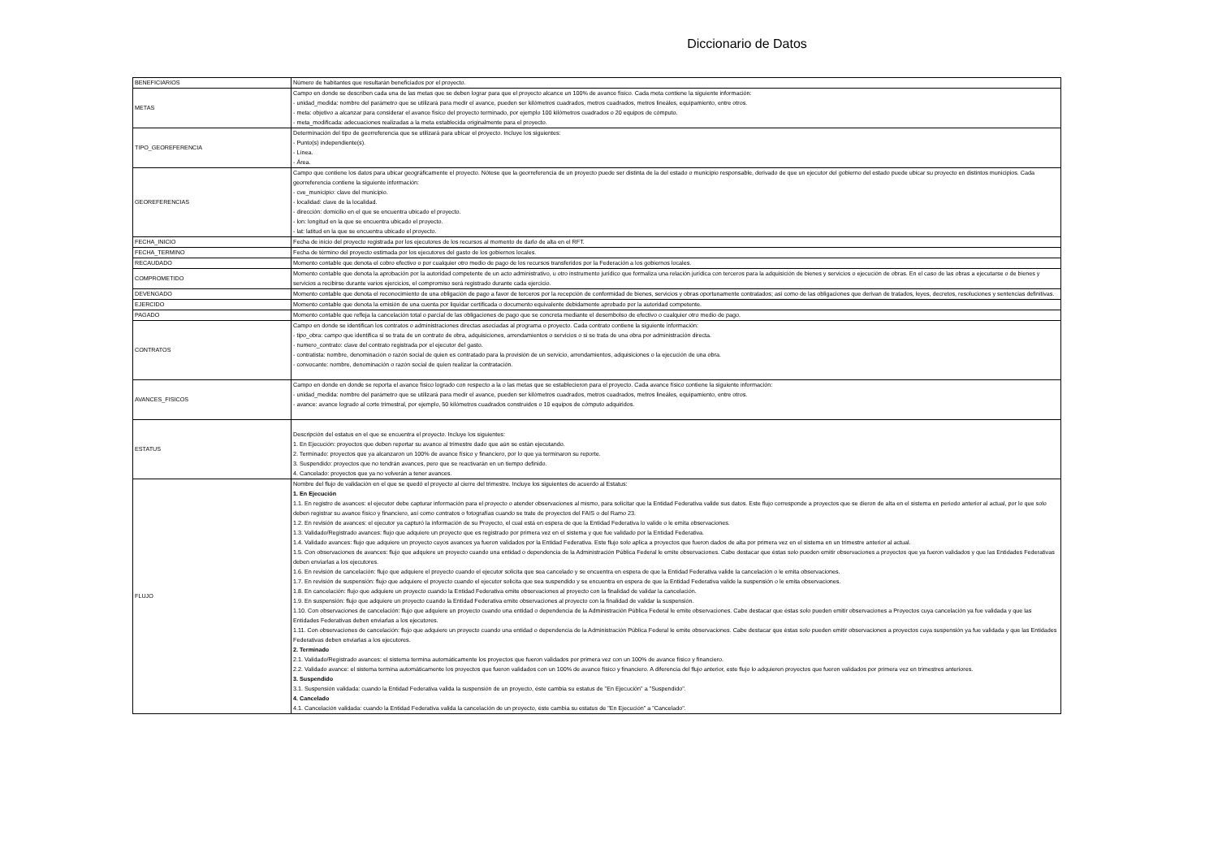Diccionario de Datos
| BENEFICIARIOS | Número de habitantes que resultarán beneficiados por el proyecto. |
| METAS | Campo en donde se describen cada una de las metas que se deben lograr para que el proyecto alcance un 100% de avance físico. Cada meta contiene la siguiente información: - unidad_medida: nombre del parámetro que se utilizará para medir el avance, pueden ser kilómetros cuadrados, metros cuadrados, metros lineáles, equipamiento, entre otros. - meta: objetivo a alcanzar para considerar el avance físico del proyecto terminado, por ejemplo 100 kilómetros cuadrados o 20 equipos de cómputo. - meta_modificada: adecuaciones realizadas a la meta establecida originalmente para el proyecto. |
| TIPO_GEOREFERENCIA | Determinación del tipo de georreferencia que se utilizará para ubicar el proyecto. Incluye los siguientes: - Punto(s) independiente(s). - Línea. - Área. |
| GEOREFERENCIAS | Campo que contiene los datos para ubicar geográficamente el proyecto. Nótese que la georreferencia de un proyecto puede ser distinta de la del estado o municipio responsable, derivado de que un ejecutor del gobierno del estado puede ubicar su proyecto en distintos municipios. Cada georreferencia contiene la siguiente información: - cve_municipio: clave del municipio. - localidad: clave de la localidad. - dirección: domicilio en el que se encuentra ubicado el proyecto. - lon: longitud en la que se encuentra ubicado el proyecto. - lat: latitud en la que se encuentra ubicado el proyecto. |
| FECHA_INICIO | Fecha de inicio del proyecto registrada por los ejecutores de los recursos al momento de darlo de alta en el RFT. |
| FECHA_TERMINO | Fecha de término del proyecto estimada por los ejecutores del gasto de los gobiernos locales. |
| RECAUDADO | Momento contable que denota el cobro efectivo o por cualquier otro medio de pago de los recursos transferidos por la Federación a los gobiernos locales. |
| COMPROMETIDO | Momento contable que denota la aprobación por la autoridad competente de un acto administrativo, u otro instrumento jurídico que formaliza una relación jurídica con terceros para la adquisición de bienes y servicios o ejecución de obras. En el caso de las obras a ejecutarse o de bienes y servicios a recibirse durante varios ejercicios, el compromiso será registrado durante cada ejercicio. |
| DEVENGADO | Momento contable que denota el reconocimiento de una obligación de pago a favor de terceros por la recepción de conformidad de bienes, servicios y obras oportunamente contratados; así como de las obligaciones que derivan de tratados, leyes, decretos, resoluciones y sentencias definitivas. |
| EJERCIDO | Momento contable que denota la emisión de una cuenta por liquidar certificada o documento equivalente debidamente aprobado por la autoridad competente. |
| PAGADO | Momento contable que refleja la cancelación total o parcial de las obligaciones de pago que se concreta mediante el desembolso de efectivo o cualquier otro medio de pago. |
| CONTRATOS | Campo en donde se identifican los contratos o administraciones directas asociadas al programa o proyecto. Cada contrato contiene la siguiente información: - tipo_obra: campo que identifica si se trata de un contrato de obra, adquisiciones, arrendamientos o servicios o si se trata de una obra por administración directa. - numero_contrato: clave del contrato registrada por el ejecutor del gasto. - contratista: nombre, denominación o razón social de quien es contratado para la provisión de un servicio, arrendamientos, adquisiciones o la ejecución de una obra. - convocante: nombre, denominación o razón social de quien realizar la contratación. |
| AVANCES_FISICOS | Campo en donde en donde se reporta el avance físico logrado con respecto a la o las metas que se establecieron para el proyecto. Cada avance físico contiene la siguiente información: - unidad_medida: nombre del parámetro que se utilizará para medir el avance, pueden ser kilómetros cuadrados, metros cuadrados, metros lineáles, equipamiento, entre otros. - avance: avance logrado al corte trimestral, por ejemplo, 50 kilómetros cuadrados construidos o 10 equipos de cómputo adquiridos. |
| ESTATUS | Descripción del estatus en el que se encuentra el proyecto. Incluye los siguientes: 1. En Ejecución: proyectos que deben reportar su avance al trimestre dado que aún se están ejecutando. 2. Terminado: proyectos que ya alcanzaron un 100% de avance físico y financiero, por lo que ya terminaron su reporte. 3. Suspendido: proyectos que no tendrán avances, pero que se reactivarán en un tiempo definido. 4. Cancelado: proyectos que ya no volverán a tener avances. |
| FLUJO | Nombre del flujo de validación en el que se quedó el proyecto al cierre del trimestre. Incluye los siguientes de acuerdo al Estatus: 1. En Ejecución 1.1. En registro de avances: el ejecutor debe capturar información para el proyecto o atender observaciones al mismo, para solicitar que la Entidad Federativa valide sus datos. Este flujo corresponde a proyectos que se dieron de alta en el sistema en periodo anterior al actual, por lo que solo deben registrar su avance físico y financiero, así como contratos o fotografías cuando se trate de proyectos del FAIS o del Ramo 23. 1.2. En revisión de avances: el ejecutor ya capturó la información de su Proyecto, el cual está en espera de que la Entidad Federativa lo valide o le emita observaciones. 1.3. Validado/Registrado avances: flujo que adquiere un proyecto que es registrado por primera vez en el sistema y que fue validado por la Entidad Federativa. 1.4. Validado avances: flujo que adquiere un proyecto cuyos avances ya fueron validados por la Entidad Federativa. Este flujo solo aplica a proyectos que fueron dados de alta por primera vez en el sistema en un trimestre anterior al actual. 1.5. Con observaciones de avances: flujo que adquiere un proyecto cuando una entidad o dependencia de la Administración Pública Federal le emite observaciones. Cabe destacar que éstas solo pueden emitir observaciones a proyectos que ya fueron validados y que las Entidades Federativas deben enviarlas a los ejecutores. 1.6. En revisión de cancelación: flujo que adquiere el proyecto cuando el ejecutor solicita que sea cancelado y se encuentra en espera de que la Entidad Federativa valide la cancelación o le emita observaciones. 1.7. En revisión de suspensión: flujo que adquiere el proyecto cuando el ejecutor solicita que sea suspendido y se encuentra en espera de que la Entidad Federativa valide la suspensión o le emita observaciones. 1.8. En cancelación: flujo que adquiere un proyecto cuando la Entidad Federativa emite observaciones al proyecto con la finalidad de validar la cancelación. 1.9. En suspensión: flujo que adquiere un proyecto cuando la Entidad Federativa emite observaciones al proyecto con la finalidad de validar la suspensión. 1.10. Con observaciones de cancelación: flujo que adquiere un proyecto cuando una entidad o dependencia de la Administración Pública Federal le emite observaciones. Cabe destacar que éstas solo pueden emitir observaciones a Proyectos cuya cancelación ya fue validada y que las Entidades Federativas deben enviarlas a los ejecutores. 1.11. Con observaciones de cancelación: flujo que adquiere un proyecto cuando una entidad o dependencia de la Administración Pública Federal le emite observaciones. Cabe destacar que éstas solo pueden emitir observaciones a proyectos cuya suspensión ya fue validada y que las Entidades Federativas deben enviarlas a los ejecutores. 2. Terminado 2.1. Validado/Registrado avances: el sistema termina automáticamente los proyectos que fueron validados por primera vez con un 100% de avance físico y financiero. 2.2. Validado avance: el sistema termina automáticamente los proyectos que fueron validados con un 100% de avance físico y financiero. A diferencia del flujo anterior, este flujo lo adquieren proyectos que fueron validados por primera vez en trimestres anteriores. 3. Suspendido 3.1. Suspensión validada: cuando la Entidad Federativa valida la suspensión de un proyecto, éste cambia su estatus de "En Ejecución" a "Suspendido". 4. Cancelado 4.1. Cancelación validada: cuando la Entidad Federativa valida la cancelación de un proyecto, éste cambia su estatus de "En Ejecución" a "Cancelado". |